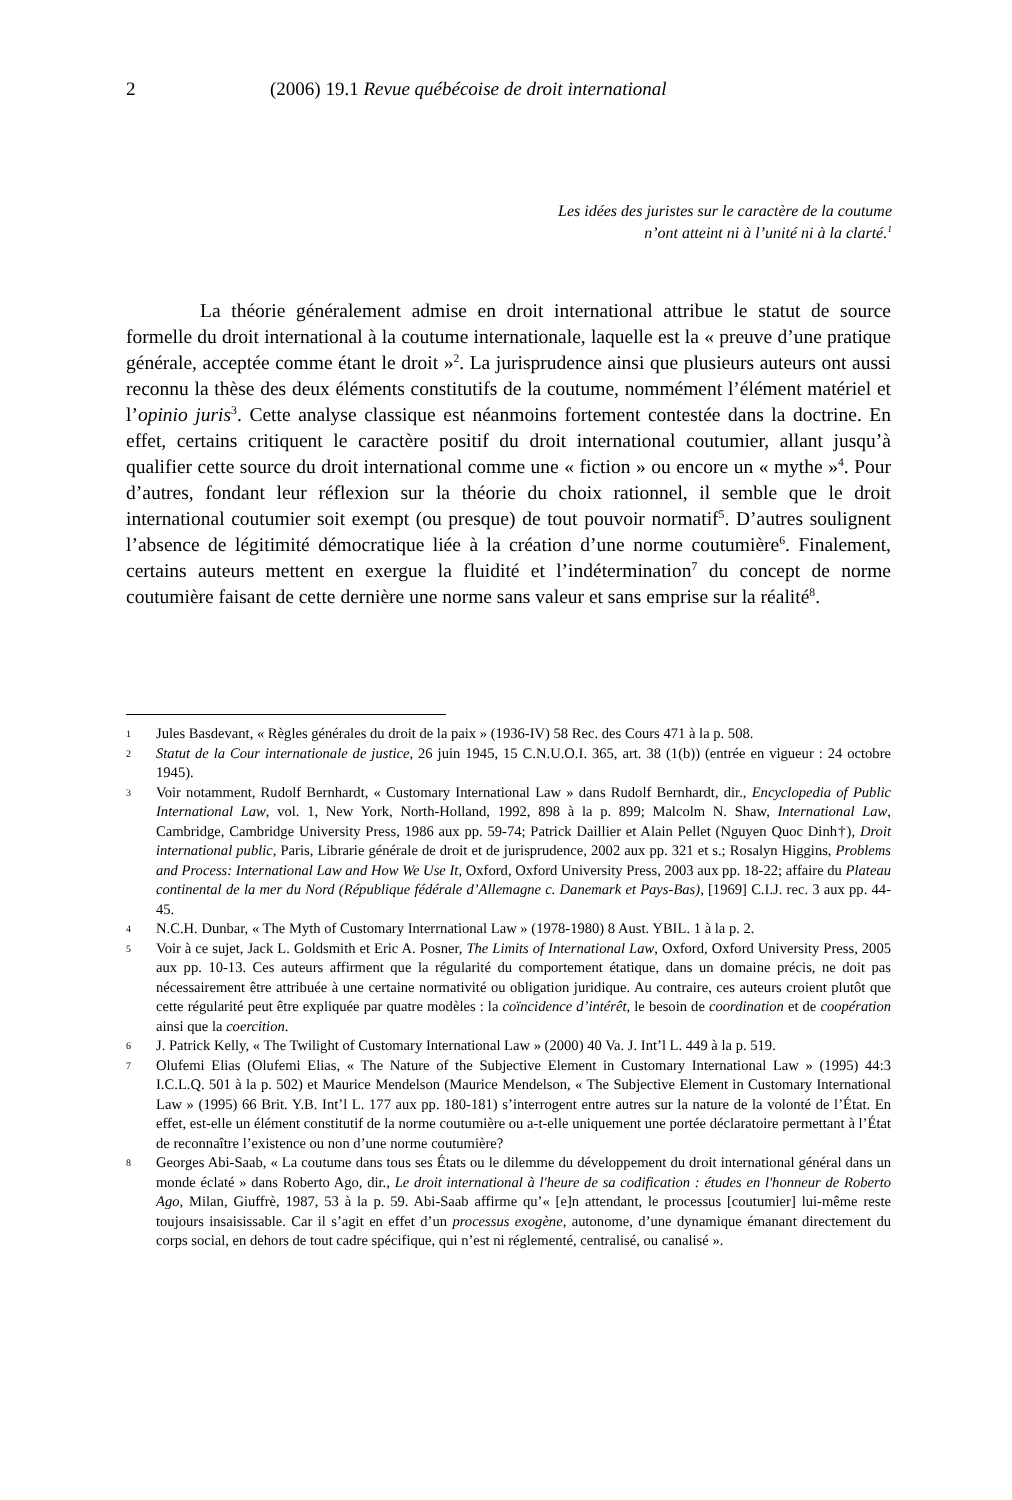2 (2006) 19.1 Revue québécoise de droit international
Les idées des juristes sur le caractère de la coutume
n’ont atteint ni à l’unité ni à la clarté.<sup>1</sup>
La théorie généralement admise en droit international attribue le statut de source formelle du droit international à la coutume internationale, laquelle est la « preuve d’une pratique générale, acceptée comme étant le droit »<sup>2</sup>. La jurisprudence ainsi que plusieurs auteurs ont aussi reconnu la thèse des deux éléments constitutifs de la coutume, nommément l’élément matériel et l’opinio juris<sup>3</sup>. Cette analyse classique est néanmoins fortement contestée dans la doctrine. En effet, certains critiquent le caractère positif du droit international coutumier, allant jusqu’à qualifier cette source du droit international comme une « fiction » ou encore un « mythe »<sup>4</sup>. Pour d’autres, fondant leur réflexion sur la théorie du choix rationnel, il semble que le droit international coutumier soit exempt (ou presque) de tout pouvoir normatif<sup>5</sup>. D’autres soulignent l’absence de légitimité démocratique liée à la création d’une norme coutumière<sup>6</sup>. Finalement, certains auteurs mettent en exergue la fluidité et l’indétermination<sup>7</sup> du concept de norme coutumière faisant de cette dernière une norme sans valeur et sans emprise sur la réalité<sup>8</sup>.
1 Jules Basdevant, « Règles générales du droit de la paix » (1936-IV) 58 Rec. des Cours 471 à la p. 508.
2 Statut de la Cour internationale de justice, 26 juin 1945, 15 C.N.U.O.I. 365, art. 38 (1(b)) (entrée en vigueur : 24 octobre 1945).
3 Voir notamment, Rudolf Bernhardt, « Customary International Law » dans Rudolf Bernhardt, dir., Encyclopedia of Public International Law, vol. 1, New York, North-Holland, 1992, 898 à la p. 899; Malcolm N. Shaw, International Law, Cambridge, Cambridge University Press, 1986 aux pp. 59-74; Patrick Daillier et Alain Pellet (Nguyen Quoc Dinh†), Droit international public, Paris, Librarie générale de droit et de jurisprudence, 2002 aux pp. 321 et s.; Rosalyn Higgins, Problems and Process: International Law and How We Use It, Oxford, Oxford University Press, 2003 aux pp. 18-22; affaire du Plateau continental de la mer du Nord (République fédérale d’Allemagne c. Danemark et Pays-Bas), [1969] C.I.J. rec. 3 aux pp. 44-45.
4 N.C.H. Dunbar, « The Myth of Customary Interrnational Law » (1978-1980) 8 Aust. YBIL. 1 à la p. 2.
5 Voir à ce sujet, Jack L. Goldsmith et Eric A. Posner, The Limits of International Law, Oxford, Oxford University Press, 2005 aux pp. 10-13. Ces auteurs affirment que la régularité du comportement étatique, dans un domaine précis, ne doit pas nécessairement être attribuée à une certaine normativité ou obligation juridique. Au contraire, ces auteurs croient plutôt que cette régularité peut être expliquée par quatre modèles : la coïncidence d’intérêt, le besoin de coordination et de coopération ainsi que la coercition.
6 J. Patrick Kelly, « The Twilight of Customary International Law » (2000) 40 Va. J. Int’l L. 449 à la p. 519.
7 Olufemi Elias (Olufemi Elias, « The Nature of the Subjective Element in Customary International Law » (1995) 44:3 I.C.L.Q. 501 à la p. 502) et Maurice Mendelson (Maurice Mendelson, « The Subjective Element in Customary International Law » (1995) 66 Brit. Y.B. Int’l L. 177 aux pp. 180-181) s’interrogent entre autres sur la nature de la volonté de l’État. En effet, est-elle un élément constitutif de la norme coutumière ou a-t-elle uniquement une portée déclaratoire permettant à l’État de reconnaître l’existence ou non d’une norme coutumière?
8 Georges Abi-Saab, « La coutume dans tous ses États ou le dilemme du développement du droit international général dans un monde éclaté » dans Roberto Ago, dir., Le droit international à l'heure de sa codification : études en l'honneur de Roberto Ago, Milan, Giuffrè, 1987, 53 à la p. 59. Abi-Saab affirme qu’« [e]n attendant, le processus [coutumier] lui-même reste toujours insaisissable. Car il s’agit en effet d’un processus exogène, autonome, d’une dynamique émanant directement du corps social, en dehors de tout cadre spécifique, qui n’est ni réglementé, centralisé, ou canalisé ».